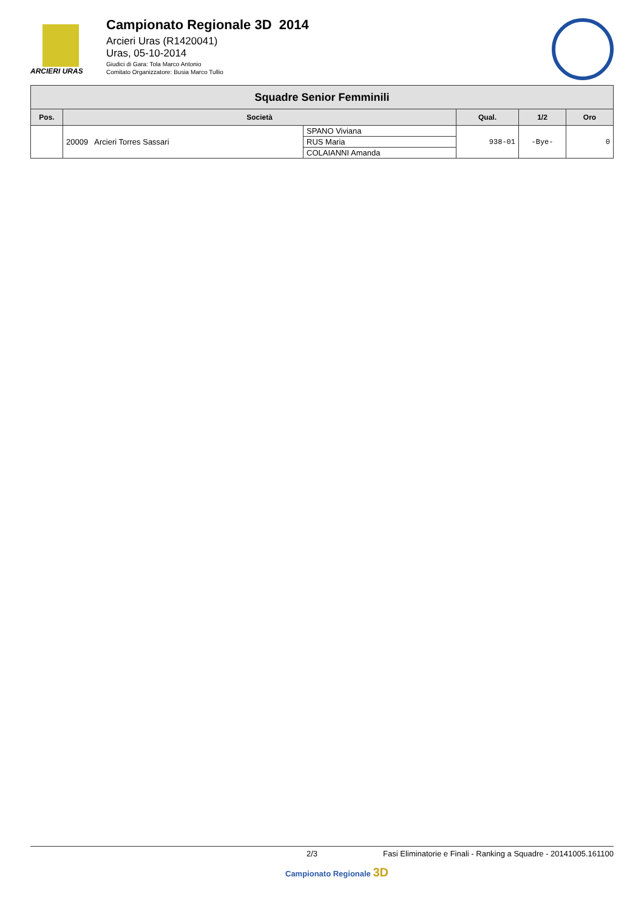ARCIERI URAS
Campionato Regionale 3D 2014
Arcieri Uras (R1420041)
Uras, 05-10-2014
Giudici di Gara: Tola Marco Antonio
Comitato Organizzatore: Busia Marco Tullio
| Squadre Senior Femminili | | | | | |
| Pos. | Società | | Qual. | 1/2 | Oro |
| | 20009 Arcieri Torres Sassari | SPANO Viviana | 938-01 | -Bye- | 0 |
| | | RUS Maria | | | |
| | | COLAIANNI Amanda | | | |
2/3 Fasi Eliminatorie e Finali - Ranking a Squadre - 20141005.161100
Campionato Regionale 3D